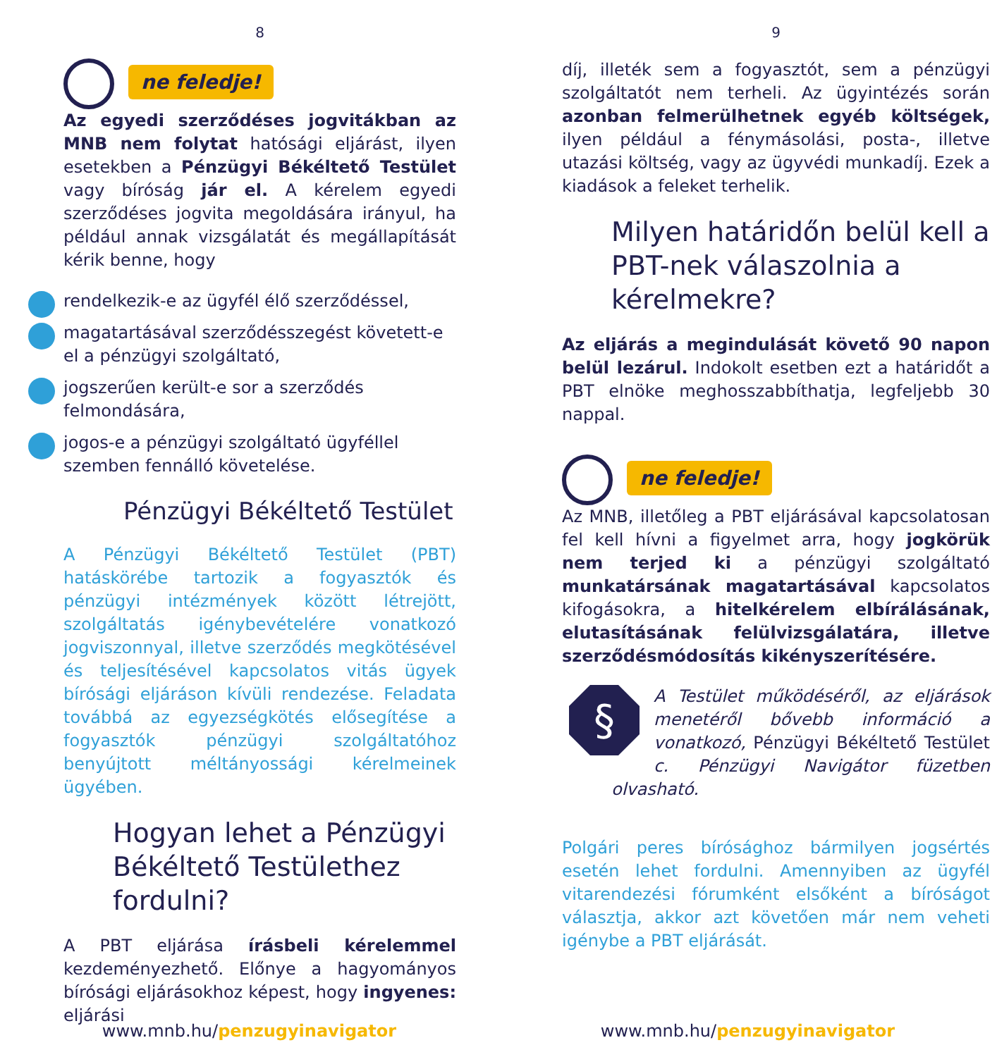8
ne feledje!
Az egyedi szerződéses jogvitákban az MNB nem folytat hatósági eljárást, ilyen esetekben a Pénzügyi Békéltető Testület vagy bíróság jár el. A kérelem egyedi szerződéses jogvita megoldására irányul, ha például annak vizsgálatát és megállapítását kérik benne, hogy
rendelkezik-e az ügyfél élő szerződéssel,
magatartásával szerződésszegést követett-e el a pénzügyi szolgáltató,
jogszerűen került-e sor a szerződés felmondására,
jogos-e a pénzügyi szolgáltató ügyféllel szemben fennálló követelése.
Pénzügyi Békéltető Testület
A Pénzügyi Békéltető Testület (PBT) hatáskörébe tartozik a fogyasztók és pénzügyi intézmények között létrejött, szolgáltatás igénybevételére vonatkozó jogviszonnyal, illetve szerződés megkötésével és teljesítésével kapcsolatos vitás ügyek bírósági eljáráson kívüli rendezése. Feladata továbbá az egyezségkötés elősegítése a fogyasztók pénzügyi szolgáltatóhoz benyújtott méltányossági kérelmeinek ügyében.
Hogyan lehet a Pénzügyi Békéltető Testülethez fordulni?
A PBT eljárása írásbeli kérelemmel kezdeményezhető. Előnye a hagyományos bírósági eljárásokhoz képest, hogy ingyenes: eljárási
www.mnb.hu/penzugyinavigator
9
díj, illeték sem a fogyasztót, sem a pénzügyi szolgáltatót nem terheli. Az ügyintézés során azonban felmerülhetnek egyéb költségek, ilyen például a fénymásolási, posta-, illetve utazási költség, vagy az ügyvédi munkadíj. Ezek a kiadások a feleket terhelik.
Milyen határidőn belül kell a PBT-nek válaszolnia a kérelmekre?
Az eljárás a megindulását követő 90 napon belül lezárul. Indokolt esetben ezt a határidőt a PBT elnöke meghosszabbíthatja, legfeljebb 30 nappal.
ne feledje!
Az MNB, illetőleg a PBT eljárásával kapcsolatosan fel kell hívni a figyelmet arra, hogy jogkörük nem terjed ki a pénzügyi szolgáltató munkatársának magatartásával kapcsolatos kifogásokra, a hitelkérelem elbírálásának, elutasításának felülvizsgálatára, illetve szerződésmódosítás kikényszerítésére.
§
A Testület működéséről, az eljárások menetéről bővebb információ a vonatkozó, Pénzügyi Békéltető Testület c. Pénzügyi Navigátor füzetben olvasható.
Polgári peres bírósághoz bármilyen jogsértés esetén lehet fordulni. Amennyiben az ügyfél vitarendezési fórumként elsőként a bíróságot választja, akkor azt követően már nem veheti igénybe a PBT eljárását.
www.mnb.hu/penzugyinavigator